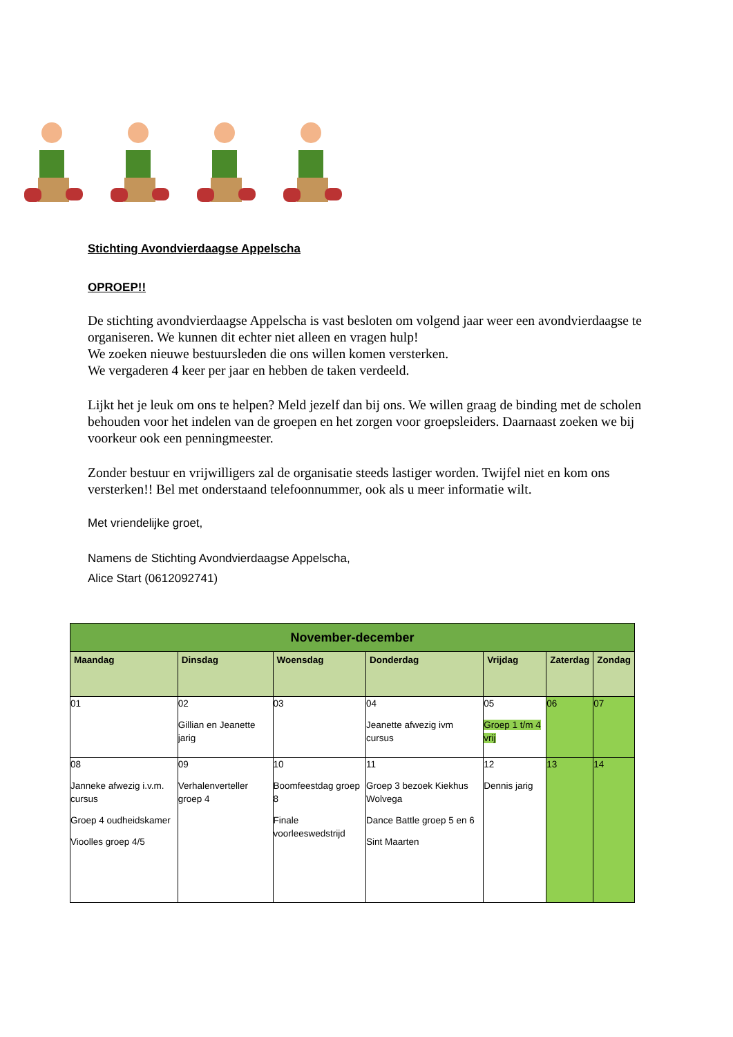Stichting Avondvierdaagse Appelscha
OPROEP!!
De stichting avondvierdaagse Appelscha is vast besloten om volgend jaar weer een avondvierdaagse te organiseren. We kunnen dit echter niet alleen en vragen hulp!
We zoeken nieuwe bestuursleden die ons willen komen versterken.
We vergaderen 4 keer per jaar en hebben de taken verdeeld.
Lijkt het je leuk om ons te helpen? Meld jezelf dan bij ons. We willen graag de binding met de scholen behouden voor het indelen van de groepen en het zorgen voor groepsleiders. Daarnaast zoeken we bij voorkeur ook een penningmeester.
Zonder bestuur en vrijwilligers zal de organisatie steeds lastiger worden. Twijfel niet en kom ons versterken!! Bel met onderstaand telefoonnummer, ook als u meer informatie wilt.
Met vriendelijke groet,
Namens de Stichting Avondvierdaagse Appelscha,
Alice Start (0612092741)
| November-december | | | | | | |
| --- | --- | --- | --- | --- | --- | --- |
| Maandag | Dinsdag | Woensdag | Donderdag | Vrijdag | Zaterdag | Zondag |
| 01 | 02 Gillian en Jeanette jarig | 03 | 04 Jeanette afwezig ivm cursus | 05 Groep 1 t/m 4 vrij | 06 | 07 |
| 08 Janneke afwezig i.v.m. cursus Groep 4 oudheidskamer Vioolles groep 4/5 | 09 Verhalenverteller groep 4 | 10 Boomfeestdag groep 8 Finale voorleeswedstrijd | 11 Groep 3 bezoek Kiekhus Wolvega Dance Battle groep 5 en 6 Sint Maarten | 12 Dennis jarig | 13 | 14 |